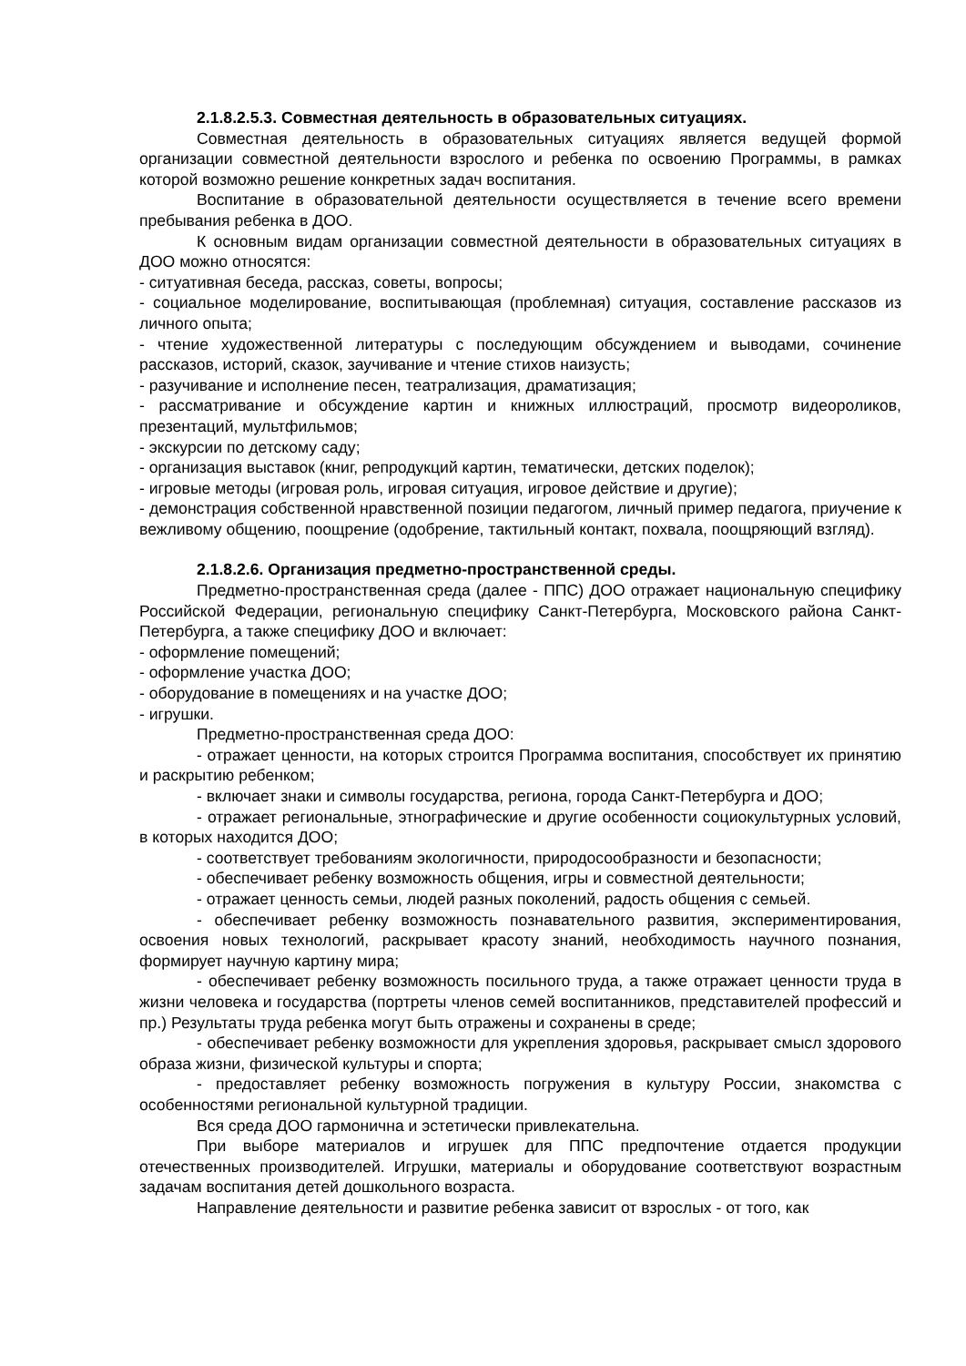2.1.8.2.5.3. Совместная деятельность в образовательных ситуациях.
Совместная деятельность в образовательных ситуациях является ведущей формой организации совместной деятельности взрослого и ребенка по освоению Программы, в рамках которой возможно решение конкретных задач воспитания.
Воспитание в образовательной деятельности осуществляется в течение всего времени пребывания ребенка в ДОО.
К основным видам организации совместной деятельности в образовательных ситуациях в ДОО можно относятся:
- ситуативная беседа, рассказ, советы, вопросы;
- социальное моделирование, воспитывающая (проблемная) ситуация, составление рассказов из личного опыта;
- чтение художественной литературы с последующим обсуждением и выводами, сочинение рассказов, историй, сказок, заучивание и чтение стихов наизусть;
- разучивание и исполнение песен, театрализация, драматизация;
- рассматривание и обсуждение картин и книжных иллюстраций, просмотр видеороликов, презентаций, мультфильмов;
- экскурсии по детскому саду;
- организация выставок (книг, репродукций картин, тематически, детских поделок);
- игровые методы (игровая роль, игровая ситуация, игровое действие и другие);
- демонстрация собственной нравственной позиции педагогом, личный пример педагога, приучение к вежливому общению, поощрение (одобрение, тактильный контакт, похвала, поощряющий взгляд).
2.1.8.2.6. Организация предметно-пространственной среды.
Предметно-пространственная среда (далее - ППС) ДОО отражает национальную специфику Российской Федерации, региональную специфику Санкт-Петербурга, Московского района Санкт-Петербурга, а также специфику ДОО и включает:
- оформление помещений;
- оформление участка ДОО;
- оборудование в помещениях и на участке ДОО;
- игрушки.
Предметно-пространственная среда ДОО:
- отражает ценности, на которых строится Программа воспитания, способствует их принятию и раскрытию ребенком;
- включает знаки и символы государства, региона, города Санкт-Петербурга и ДОО;
- отражает региональные, этнографические и другие особенности социокультурных условий, в которых находится ДОО;
- соответствует требованиям экологичности, природосообразности и безопасности;
- обеспечивает ребенку возможность общения, игры и совместной деятельности;
- отражает ценность семьи, людей разных поколений, радость общения с семьей.
- обеспечивает ребенку возможность познавательного развития, экспериментирования, освоения новых технологий, раскрывает красоту знаний, необходимость научного познания, формирует научную картину мира;
- обеспечивает ребенку возможность посильного труда, а также отражает ценности труда в жизни человека и государства (портреты членов семей воспитанников, представителей профессий и пр.) Результаты труда ребенка могут быть отражены и сохранены в среде;
- обеспечивает ребенку возможности для укрепления здоровья, раскрывает смысл здорового образа жизни, физической культуры и спорта;
- предоставляет ребенку возможность погружения в культуру России, знакомства с особенностями региональной культурной традиции.
Вся среда ДОО гармонична и эстетически привлекательна.
При выборе материалов и игрушек для ППС предпочтение отдается продукции отечественных производителей. Игрушки, материалы и оборудование соответствуют возрастным задачам воспитания детей дошкольного возраста.
Направление деятельности и развитие ребенка зависит от взрослых - от того, как